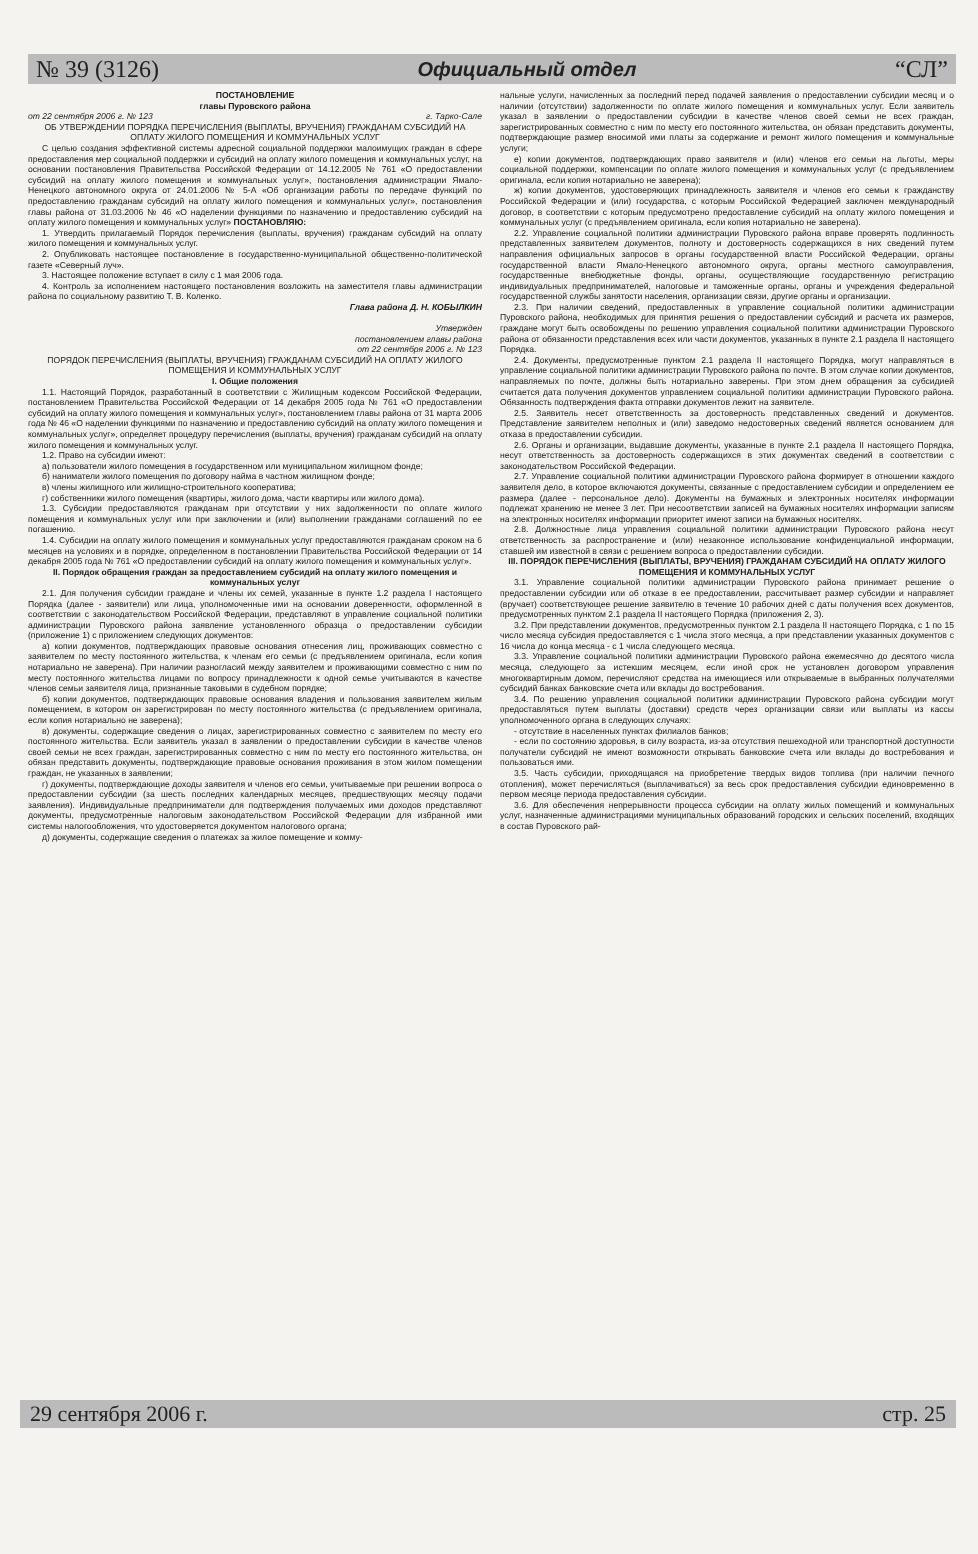№ 39 (3126) Официальный отдел “СЛ”
ПОСТАНОВЛЕНИЕ
главы Пуровского района
от 22 сентября 2006 г. № 123 г. Тарко-Сале
ОБ УТВЕРЖДЕНИИ ПОРЯДКА ПЕРЕЧИСЛЕНИЯ (ВЫПЛАТЫ, ВРУЧЕНИЯ) ГРАЖДАНАМ СУБСИДИЙ НА ОПЛАТУ ЖИЛОГО ПОМЕЩЕНИЯ И КОММУНАЛЬНЫХ УСЛУГ
С целью создания эффективной системы адресной социальной поддержки малоимущих граждан в сфере предоставления мер социальной поддержки и субсидий на оплату жилого помещения и коммунальных услуг, на основании постановления Правительства Российской Федерации от 14.12.2005 № 761 «О предоставлении субсидий на оплату жилого помещения и коммунальных услуг», постановления администрации Ямало-Ненецкого автономного округа от 24.01.2006 № 5-А «Об организации работы по передаче функций по предоставлению гражданам субсидий на оплату жилого помещения и коммунальных услуг», постановления главы района от 31.03.2006 № 46 «О наделении функциями по назначению и предоставлению субсидий на оплату жилого помещения и коммунальных услуг» ПОСТАНОВЛЯЮ:
1. Утвердить прилагаемый Порядок перечисления (выплаты, вручения) гражданам субсидий на оплату жилого помещения и коммунальных услуг.
2. Опубликовать настоящее постановление в государственно-муниципальной общественно-политической газете «Северный луч».
3. Настоящее положение вступает в силу с 1 мая 2006 года.
4. Контроль за исполнением настоящего постановления возложить на заместителя главы администрации района по социальному развитию Т. В. Коленко.
Глава района Д. Н. КОБЫЛКИН
Утвержден
постановлением главы района
от 22 сентября 2006 г. № 123
ПОРЯДОК ПЕРЕЧИСЛЕНИЯ (ВЫПЛАТЫ, ВРУЧЕНИЯ) ГРАЖДАНАМ СУБСИДИЙ НА ОПЛАТУ ЖИЛОГО ПОМЕЩЕНИЯ И КОММУНАЛЬНЫХ УСЛУГ
I. Общие положения
1.1. Настоящий Порядок, разработанный в соответствии с Жилищным кодексом Российской Федерации, постановлением Правительства Российской Федерации от 14 декабря 2005 года № 761 «О предоставлении субсидий на оплату жилого помещения и коммунальных услуг», постановлением главы района от 31 марта 2006 года № 46 «О наделении функциями по назначению и предоставлению субсидий на оплату жилого помещения и коммунальных услуг», определяет процедуру перечисления (выплаты, вручения) гражданам субсидий на оплату жилого помещения и коммунальных услуг.
1.2. Право на субсидии имеют:
а) пользователи жилого помещения в государственном или муниципальном жилищном фонде;
б) наниматели жилого помещения по договору найма в частном жилищном фонде;
в) члены жилищного или жилищно-строительного кооператива;
г) собственники жилого помещения (квартиры, жилого дома, части квартиры или жилого дома).
1.3. Субсидии предоставляются гражданам при отсутствии у них задолженности по оплате жилого помещения и коммунальных услуг или при заключении и (или) выполнении гражданами соглашений по ее погашению.
1.4. Субсидии на оплату жилого помещения и коммунальных услуг предоставляются гражданам сроком на 6 месяцев на условиях и в порядке, определенном в постановлении Правительства Российской Федерации от 14 декабря 2005 года № 761 «О предоставлении субсидий на оплату жилого помещения и коммунальных услуг».
II. Порядок обращения граждан за предоставлением субсидий на оплату жилого помещения и коммунальных услуг
2.1. Для получения субсидии граждане и члены их семей, указанные в пункте 1.2 раздела I настоящего Порядка (далее - заявители) или лица, уполномоченные ими на основании доверенности, оформленной в соответствии с законодательством Российской Федерации, представляют в управление социальной политики администрации Пуровского района заявление установленного образца о предоставлении субсидии (приложение 1) с приложением следующих документов:
а) копии документов, подтверждающих правовые основания отнесения лиц, проживающих совместно с заявителем по месту постоянного жительства, к членам его семьи (с предъявлением оригинала, если копия нотариально не заверена). При наличии разногласий между заявителем и проживающими совместно с ним по месту постоянного жительства лицами по вопросу принадлежности к одной семье учитываются в качестве членов семьи заявителя лица, признанные таковыми в судебном порядке;
б) копии документов, подтверждающих правовые основания владения и пользования заявителем жилым помещением, в котором он зарегистрирован по месту постоянного жительства (с предъявлением оригинала, если копия нотариально не заверена);
в) документы, содержащие сведения о лицах, зарегистрированных совместно с заявителем по месту его постоянного жительства. Если заявитель указал в заявлении о предоставлении субсидии в качестве членов своей семьи не всех граждан, зарегистрированных совместно с ним по месту его постоянного жительства, он обязан представить документы, подтверждающие правовые основания проживания в этом жилом помещении граждан, не указанных в заявлении;
г) документы, подтверждающие доходы заявителя и членов его семьи, учитываемые при решении вопроса о предоставлении субсидии (за шесть последних календарных месяцев, предшествующих месяцу подачи заявления). Индивидуальные предприниматели для подтверждения получаемых ими доходов представляют документы, предусмотренные налоговым законодательством Российской Федерации для избранной ими системы налогообложения, что удостоверяется документом налогового органа;
д) документы, содержащие сведения о платежах за жилое помещение и комму-
нальные услуги, начисленных за последний перед подачей заявления о предоставлении субсидии месяц и о наличии (отсутствии) задолженности по оплате жилого помещения и коммунальных услуг. Если заявитель указал в заявлении о предоставлении субсидии в качестве членов своей семьи не всех граждан, зарегистрированных совместно с ним по месту его постоянного жительства, он обязан представить документы, подтверждающие размер вносимой ими платы за содержание и ремонт жилого помещения и коммунальные услуги;
е) копии документов, подтверждающих право заявителя и (или) членов его семьи на льготы, меры социальной поддержки, компенсации по оплате жилого помещения и коммунальных услуг (с предъявлением оригинала, если копия нотариально не заверена);
ж) копии документов, удостоверяющих принадлежность заявителя и членов его семьи к гражданству Российской Федерации и (или) государства, с которым Российской Федерацией заключен международный договор, в соответствии с которым предусмотрено предоставление субсидий на оплату жилого помещения и коммунальных услуг (с предъявлением оригинала, если копия нотариально не заверена).
2.2. Управление социальной политики администрации Пуровского района вправе проверять подлинность представленных заявителем документов, полноту и достоверность содержащихся в них сведений путем направления официальных запросов в органы государственной власти Российской Федерации, органы государственной власти Ямало-Ненецкого автономного округа, органы местного самоуправления, государственные внебюджетные фонды, органы, осуществляющие государственную регистрацию индивидуальных предпринимателей, налоговые и таможенные органы, органы и учреждения федеральной государственной службы занятости населения, организации связи, другие органы и организации.
2.3. При наличии сведений, предоставленных в управление социальной политики администрации Пуровского района, необходимых для принятия решения о предоставлении субсидий и расчета их размеров, граждане могут быть освобождены по решению управления социальной политики администрации Пуровского района от обязанности представления всех или части документов, указанных в пункте 2.1 раздела II настоящего Порядка.
2.4. Документы, предусмотренные пунктом 2.1 раздела II настоящего Порядка, могут направляться в управление социальной политики администрации Пуровского района по почте. В этом случае копии документов, направляемых по почте, должны быть нотариально заверены. При этом днем обращения за субсидией считается дата получения документов управлением социальной политики администрации Пуровского района. Обязанность подтверждения факта отправки документов лежит на заявителе.
2.5. Заявитель несет ответственность за достоверность представленных сведений и документов. Представление заявителем неполных и (или) заведомо недостоверных сведений является основанием для отказа в предоставлении субсидии.
2.6. Органы и организации, выдавшие документы, указанные в пункте 2.1 раздела II настоящего Порядка, несут ответственность за достоверность содержащихся в этих документах сведений в соответствии с законодательством Российской Федерации.
2.7. Управление социальной политики администрации Пуровского района формирует в отношении каждого заявителя дело, в которое включаются документы, связанные с предоставлением субсидии и определением ее размера (далее - персональное дело). Документы на бумажных и электронных носителях информации подлежат хранению не менее 3 лет. При несоответствии записей на бумажных носителях информации записям на электронных носителях информации приоритет имеют записи на бумажных носителях.
2.8. Должностные лица управления социальной политики администрации Пуровского района несут ответственность за распространение и (или) незаконное использование конфиденциальной информации, ставшей им известной в связи с решением вопроса о предоставлении субсидии.
III. ПОРЯДОК ПЕРЕЧИСЛЕНИЯ (ВЫПЛАТЫ, ВРУЧЕНИЯ) ГРАЖДАНАМ СУБСИДИЙ НА ОПЛАТУ ЖИЛОГО ПОМЕЩЕНИЯ И КОММУНАЛЬНЫХ УСЛУГ
3.1. Управление социальной политики администрации Пуровского района принимает решение о предоставлении субсидии или об отказе в ее предоставлении, рассчитывает размер субсидии и направляет (вручает) соответствующее решение заявителю в течение 10 рабочих дней с даты получения всех документов, предусмотренных пунктом 2.1 раздела II настоящего Порядка (приложения 2, 3).
3.2. При представлении документов, предусмотренных пунктом 2.1 раздела II настоящего Порядка, с 1 по 15 число месяца субсидия предоставляется с 1 числа этого месяца, а при представлении указанных документов с 16 числа до конца месяца - с 1 числа следующего месяца.
3.3. Управление социальной политики администрации Пуровского района ежемесячно до десятого числа месяца, следующего за истекшим месяцем, если иной срок не установлен договором управления многоквартирным домом, перечисляют средства на имеющиеся или открываемые в выбранных получателями субсидий банках банковские счета или вклады до востребования.
3.4. По решению управления социальной политики администрации Пуровского района субсидии могут предоставляться путем выплаты (доставки) средств через организации связи или выплаты из кассы уполномоченного органа в следующих случаях:
- отсутствие в населенных пунктах филиалов банков;
- если по состоянию здоровья, в силу возраста, из-за отсутствия пешеходной или транспортной доступности получатели субсидий не имеют возможности открывать банковские счета или вклады до востребования и пользоваться ими.
3.5. Часть субсидии, приходящаяся на приобретение твердых видов топлива (при наличии печного отопления), может перечисляться (выплачиваться) за весь срок предоставления субсидии единовременно в первом месяце периода предоставления субсидии.
3.6. Для обеспечения непрерывности процесса субсидии на оплату жилых помещений и коммунальных услуг, назначенные администрациями муниципальных образований городских и сельских поселений, входящих в состав Пуровского рай-
29 сентября 2006 г. стр. 25